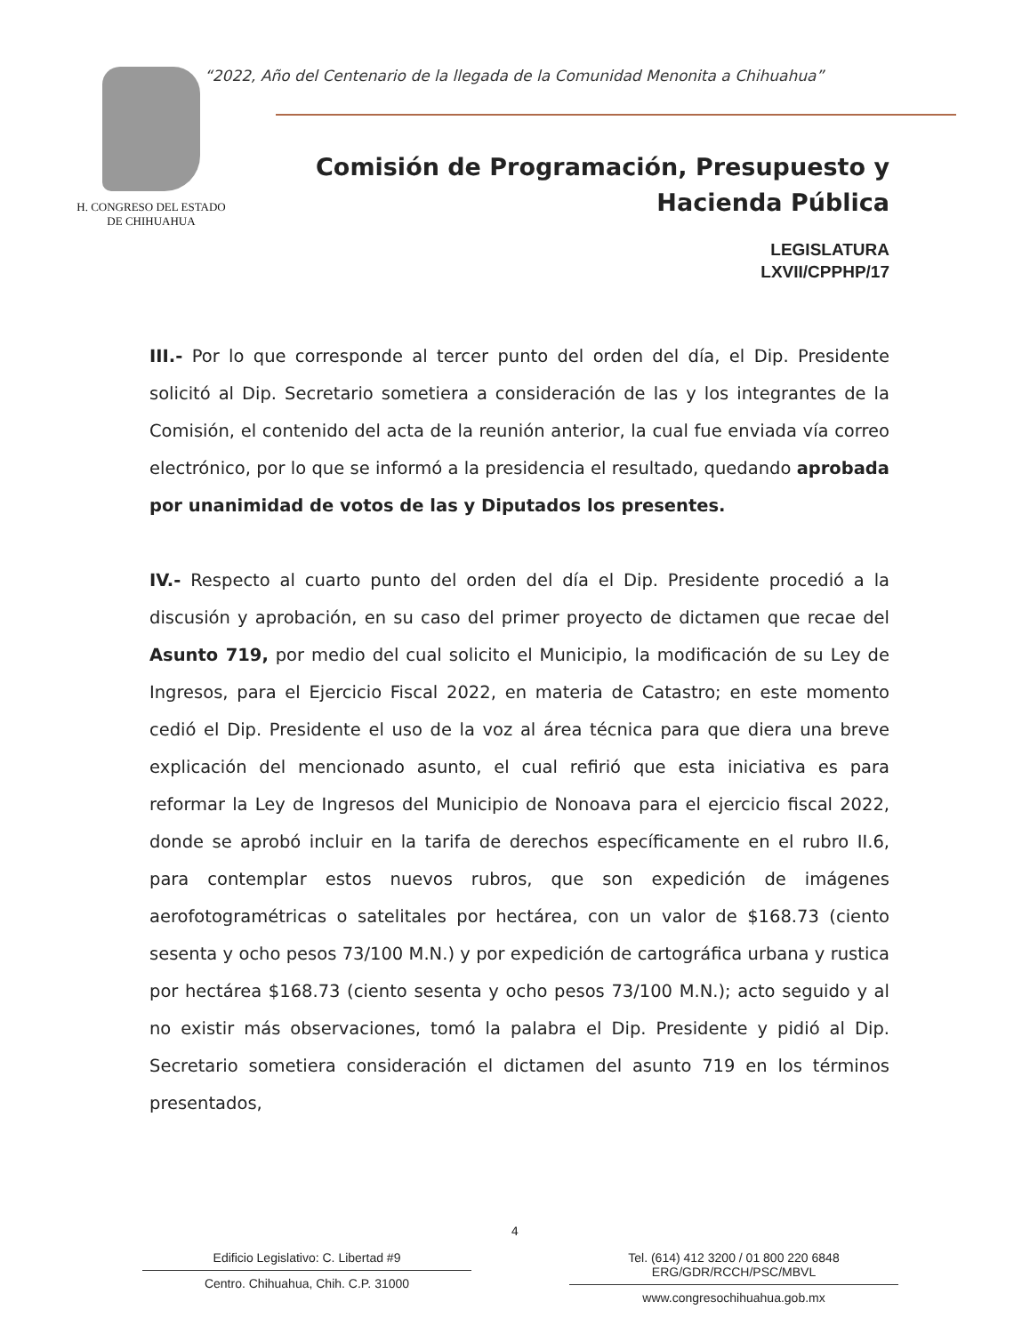H. CONGRESO DEL ESTADO
DE CHIHUAHUA
“2022, Año del Centenario de la llegada de la Comunidad Menonita a Chihuahua”
Comisión de Programación, Presupuesto y
Hacienda Pública
LEGISLATURA
LXVII/CPPHP/17
III.- Por lo que corresponde al tercer punto del orden del día, el Dip. Presidente solicitó al Dip. Secretario sometiera a consideración de las y los integrantes de la Comisión, el contenido del acta de la reunión anterior, la cual fue enviada vía correo electrónico, por lo que se informó a la presidencia el resultado, quedando aprobada por unanimidad de votos de las y Diputados los presentes.
IV.- Respecto al cuarto punto del orden del día el Dip. Presidente procedió a la discusión y aprobación, en su caso del primer proyecto de dictamen que recae del Asunto 719, por medio del cual solicito el Municipio, la modificación de su Ley de Ingresos, para el Ejercicio Fiscal 2022, en materia de Catastro; en este momento cedió el Dip. Presidente el uso de la voz al área técnica para que diera una breve explicación del mencionado asunto, el cual refirió que esta iniciativa es para reformar la Ley de Ingresos del Municipio de Nonoava para el ejercicio fiscal 2022, donde se aprobó incluir en la tarifa de derechos específicamente en el rubro II.6, para contemplar estos nuevos rubros, que son expedición de imágenes aerofotogramétricas o satelitales por hectárea, con un valor de $168.73 (ciento sesenta y ocho pesos 73/100 M.N.) y por expedición de cartográfica urbana y rustica por hectárea $168.73 (ciento sesenta y ocho pesos 73/100 M.N.); acto seguido y al no existir más observaciones, tomó la palabra el Dip. Presidente y pidió al Dip. Secretario sometiera consideración el dictamen del asunto 719 en los términos presentados,
4
Edificio Legislativo: C. Libertad #9
Centro. Chihuahua, Chih. C.P. 31000
Tel. (614) 412 3200 / 01 800 220 6848 ERG/GDR/RCCH/PSC/MBVL
www.congresochihuahua.gob.mx